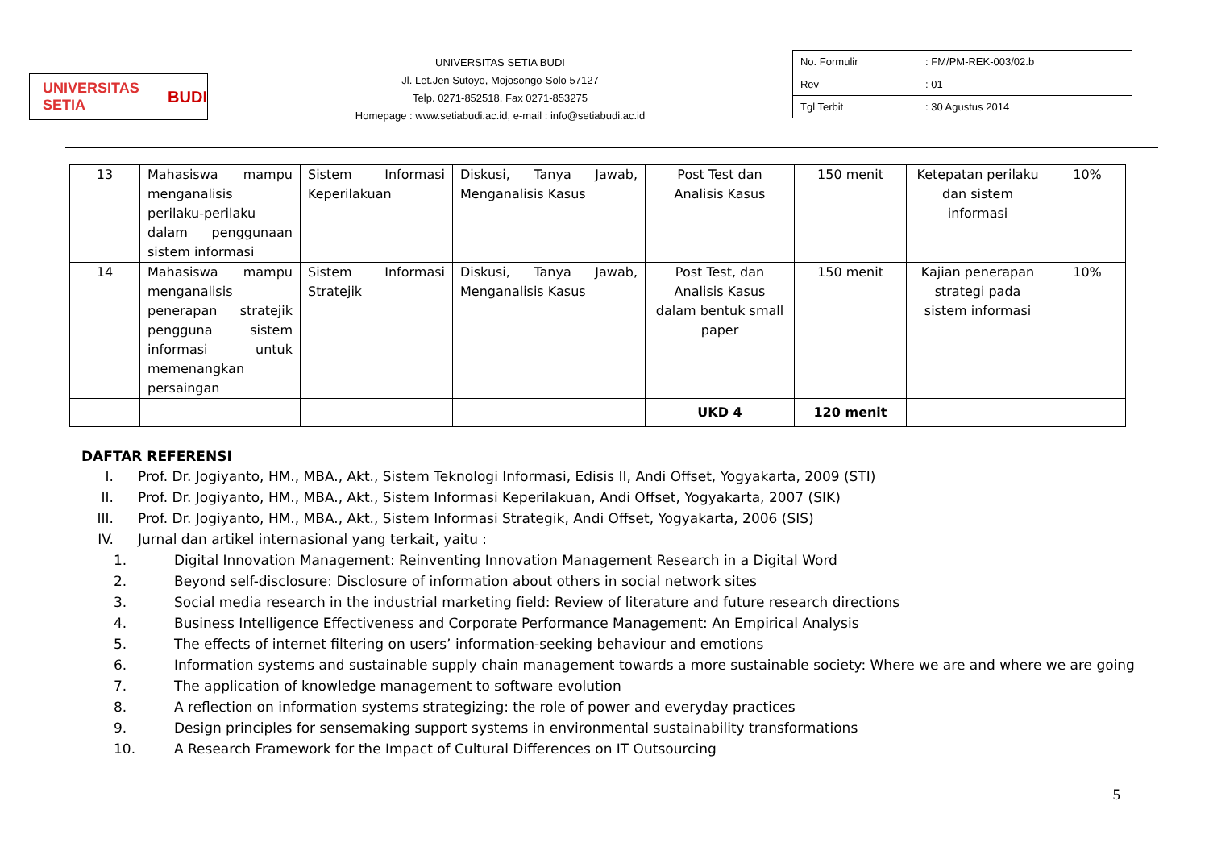UNIVERSITAS SETIA BUDI
UNIVERSITAS SETIA BUDI
Jl. Let.Jen Sutoyo, Mojosongo-Solo 57127
Telp. 0271-852518, Fax 0271-853275
Homepage : www.setiabudi.ac.id, e-mail : info@setiabudi.ac.id
| No. Formulir | : FM/PM-REK-003/02.b |
| Rev | : 01 |
| Tgl Terbit | : 30 Agustus 2014 |
| 13 | Mahasiswa mampu menganalisis perilaku-perilaku dalam penggunaan sistem informasi | Sistem Informasi Keperilakuan | Diskusi, Tanya Jawab, Menganalisis Kasus | Post Test dan Analisis Kasus | 150 menit | Ketepatan perilaku dan sistem informasi | 10% |
| 14 | Mahasiswa mampu menganalisis penerapan stratejik pengguna sistem informasi untuk memenangkan persaingan | Sistem Informasi Stratejik | Diskusi, Tanya Jawab, Menganalisis Kasus | Post Test, dan Analisis Kasus dalam bentuk small paper | 150 menit | Kajian penerapan strategi pada sistem informasi | 10% |
| | | | | UKD 4 | 120 menit | | |
DAFTAR REFERENSI
I. Prof. Dr. Jogiyanto, HM., MBA., Akt., Sistem Teknologi Informasi, Edisis II, Andi Offset, Yogyakarta, 2009 (STI)
II. Prof. Dr. Jogiyanto, HM., MBA., Akt., Sistem Informasi Keperilakuan, Andi Offset, Yogyakarta, 2007 (SIK)
III. Prof. Dr. Jogiyanto, HM., MBA., Akt., Sistem Informasi Strategik, Andi Offset, Yogyakarta, 2006 (SIS)
IV. Jurnal dan artikel internasional yang terkait, yaitu :
1. Digital Innovation Management: Reinventing Innovation Management Research in a Digital Word
2. Beyond self-disclosure: Disclosure of information about others in social network sites
3. Social media research in the industrial marketing field: Review of literature and future research directions
4. Business Intelligence Effectiveness and Corporate Performance Management: An Empirical Analysis
5. The effects of internet filtering on users’ information-seeking behaviour and emotions
6. Information systems and sustainable supply chain management towards a more sustainable society: Where we are and where we are going
7. The application of knowledge management to software evolution
8. A reflection on information systems strategizing: the role of power and everyday practices
9. Design principles for sensemaking support systems in environmental sustainability transformations
10. A Research Framework for the Impact of Cultural Differences on IT Outsourcing
5